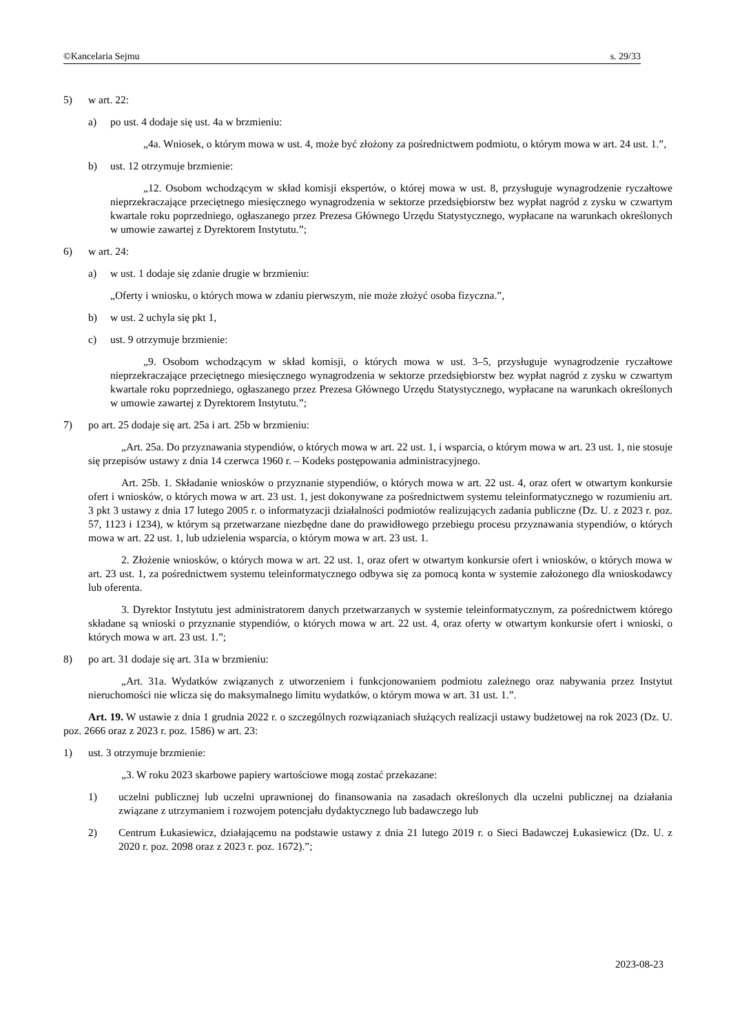©Kancelaria Sejmu s. 29/33
5) w art. 22:
a) po ust. 4 dodaje się ust. 4a w brzmieniu:
„4a. Wniosek, o którym mowa w ust. 4, może być złożony za pośrednictwem podmiotu, o którym mowa w art. 24 ust. 1.”,
b) ust. 12 otrzymuje brzmienie:
„12. Osobom wchodzącym w skład komisji ekspertów, o której mowa w ust. 8, przysługuje wynagrodzenie ryczałtowe nieprzekraczające przeciętnego miesięcznego wynagrodzenia w sektorze przedsiębiorstw bez wypłat nagród z zysku w czwartym kwartale roku poprzedniego, ogłaszanego przez Prezesa Głównego Urzędu Statystycznego, wypłacane na warunkach określonych w umowie zawartej z Dyrektorem Instytutu.”;
6) w art. 24:
a) w ust. 1 dodaje się zdanie drugie w brzmieniu:
„Oferty i wniosku, o których mowa w zdaniu pierwszym, nie może złożyć osoba fizyczna.”,
b) w ust. 2 uchyla się pkt 1,
c) ust. 9 otrzymuje brzmienie:
„9. Osobom wchodzącym w skład komisji, o których mowa w ust. 3–5, przysługuje wynagrodzenie ryczałtowe nieprzekraczające przeciętnego miesięcznego wynagrodzenia w sektorze przedsiębiorstw bez wypłat nagród z zysku w czwartym kwartale roku poprzedniego, ogłaszanego przez Prezesa Głównego Urzędu Statystycznego, wypłacane na warunkach określonych w umowie zawartej z Dyrektorem Instytutu.”;
7) po art. 25 dodaje się art. 25a i art. 25b w brzmieniu:
„Art. 25a. Do przyznawania stypendiów, o których mowa w art. 22 ust. 1, i wsparcia, o którym mowa w art. 23 ust. 1, nie stosuje się przepisów ustawy z dnia 14 czerwca 1960 r. – Kodeks postępowania administracyjnego.
Art. 25b. 1. Składanie wniosków o przyznanie stypendiów, o których mowa w art. 22 ust. 4, oraz ofert w otwartym konkursie ofert i wniosków, o których mowa w art. 23 ust. 1, jest dokonywane za pośrednictwem systemu teleinformatycznego w rozumieniu art. 3 pkt 3 ustawy z dnia 17 lutego 2005 r. o informatyzacji działalności podmiotów realizujących zadania publiczne (Dz. U. z 2023 r. poz. 57, 1123 i 1234), w którym są przetwarzane niezbędne dane do prawidłowego przebiegu procesu przyznawania stypendiów, o których mowa w art. 22 ust. 1, lub udzielenia wsparcia, o którym mowa w art. 23 ust. 1.
2. Złożenie wniosków, o których mowa w art. 22 ust. 1, oraz ofert w otwartym konkursie ofert i wniosków, o których mowa w art. 23 ust. 1, za pośrednictwem systemu teleinformatycznego odbywa się za pomocą konta w systemie założonego dla wnioskodawcy lub oferenta.
3. Dyrektor Instytutu jest administratorem danych przetwarzanych w systemie teleinformatycznym, za pośrednictwem którego składane są wnioski o przyznanie stypendiów, o których mowa w art. 22 ust. 4, oraz oferty w otwartym konkursie ofert i wnioski, o których mowa w art. 23 ust. 1.”;
8) po art. 31 dodaje się art. 31a w brzmieniu:
„Art. 31a. Wydatków związanych z utworzeniem i funkcjonowaniem podmiotu zależnego oraz nabywania przez Instytut nieruchomości nie wlicza się do maksymalnego limitu wydatków, o którym mowa w art. 31 ust. 1.”.
Art. 19. W ustawie z dnia 1 grudnia 2022 r. o szczególnych rozwiązaniach służących realizacji ustawy budżetowej na rok 2023 (Dz. U. poz. 2666 oraz z 2023 r. poz. 1586) w art. 23:
1) ust. 3 otrzymuje brzmienie:
„3. W roku 2023 skarbowe papiery wartościowe mogą zostać przekazane:
1) uczelni publicznej lub uczelni uprawnionej do finansowania na zasadach określonych dla uczelni publicznej na działania związane z utrzymaniem i rozwojem potencjału dydaktycznego lub badawczego lub
2) Centrum Łukasiewicz, działającemu na podstawie ustawy z dnia 21 lutego 2019 r. o Sieci Badawczej Łukasiewicz (Dz. U. z 2020 r. poz. 2098 oraz z 2023 r. poz. 1672).”;
2023-08-23